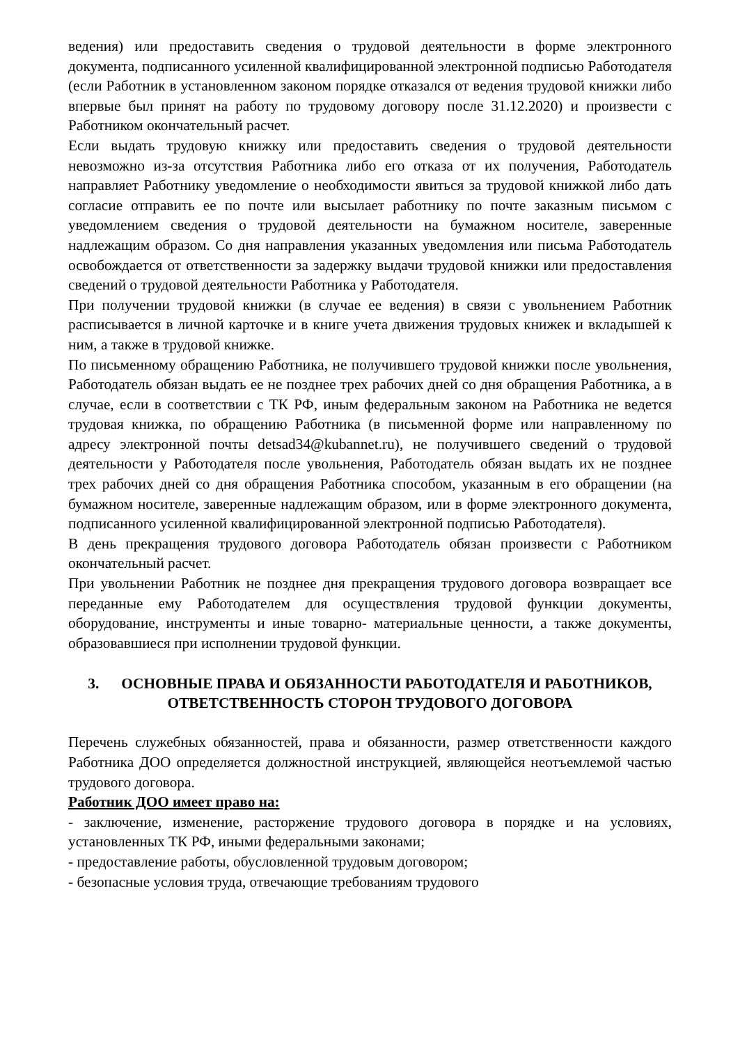ведения) или предоставить сведения о трудовой деятельности в форме электронного документа, подписанного усиленной квалифицированной электронной подписью Работодателя (если Работник в установленном законом порядке отказался от ведения трудовой книжки либо впервые был принят на работу по трудовому договору после 31.12.2020) и произвести с Работником окончательный расчет.
Если выдать трудовую книжку или предоставить сведения о трудовой деятельности невозможно из-за отсутствия Работника либо его отказа от их получения, Работодатель направляет Работнику уведомление о необходимости явиться за трудовой книжкой либо дать согласие отправить ее по почте или высылает работнику по почте заказным письмом с уведомлением сведения о трудовой деятельности на бумажном носителе, заверенные надлежащим образом. Со дня направления указанных уведомления или письма Работодатель освобождается от ответственности за задержку выдачи трудовой книжки или предоставления сведений о трудовой деятельности Работника у Работодателя.
При получении трудовой книжки (в случае ее ведения) в связи с увольнением Работник расписывается в личной карточке и в книге учета движения трудовых книжек и вкладышей к ним, а также в трудовой книжке.
По письменному обращению Работника, не получившего трудовой книжки после увольнения, Работодатель обязан выдать ее не позднее трех рабочих дней со дня обращения Работника, а в случае, если в соответствии с ТК РФ, иным федеральным законом на Работника не ведется трудовая книжка, по обращению Работника (в письменной форме или направленному по адресу электронной почты detsad34@kubannet.ru), не получившего сведений о трудовой деятельности у Работодателя после увольнения, Работодатель обязан выдать их не позднее трех рабочих дней со дня обращения Работника способом, указанным в его обращении (на бумажном носителе, заверенные надлежащим образом, или в форме электронного документа, подписанного усиленной квалифицированной электронной подписью Работодателя).
В день прекращения трудового договора Работодатель обязан произвести с Работником окончательный расчет.
При увольнении Работник не позднее дня прекращения трудового договора возвращает все переданные ему Работодателем для осуществления трудовой функции документы, оборудование, инструменты и иные товарно- материальные ценности, а также документы, образовавшиеся при исполнении трудовой функции.
3. ОСНОВНЫЕ ПРАВА И ОБЯЗАННОСТИ РАБОТОДАТЕЛЯ И РАБОТНИКОВ, ОТВЕТСТВЕННОСТЬ СТОРОН ТРУДОВОГО ДОГОВОРА
Перечень служебных обязанностей, права и обязанности, размер ответственности каждого Работника ДОО определяется должностной инструкцией, являющейся неотъемлемой частью трудового договора.
Работник ДОО имеет право на:
- заключение, изменение, расторжение трудового договора в порядке и на условиях, установленных ТК РФ, иными федеральными законами;
- предоставление работы, обусловленной трудовым договором;
- безопасные условия труда, отвечающие требованиям трудового